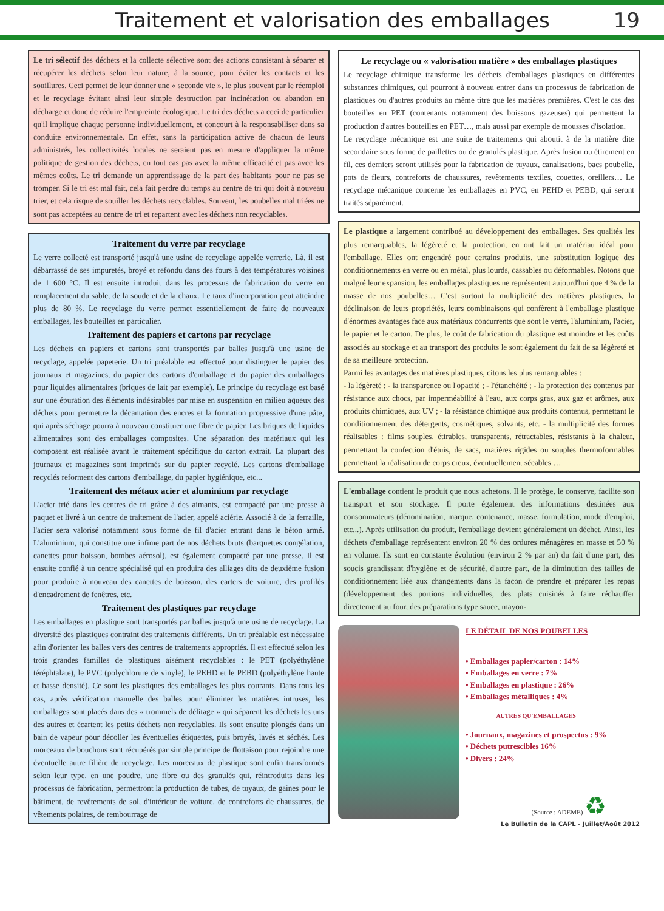Traitement et valorisation des emballages
19
Le tri sélectif des déchets et la collecte sélective sont des actions consistant à séparer et récupérer les déchets selon leur nature, à la source, pour éviter les contacts et les souillures. Ceci permet de leur donner une « seconde vie », le plus souvent par le réemploi et le recyclage évitant ainsi leur simple destruction par incinération ou abandon en décharge et donc de réduire l'empreinte écologique. Le tri des déchets a ceci de particulier qu'il implique chaque personne individuellement, et concourt à la responsabiliser dans sa conduite environnementale. En effet, sans la participation active de chacun de leurs administrés, les collectivités locales ne seraient pas en mesure d'appliquer la même politique de gestion des déchets, en tout cas pas avec la même efficacité et pas avec les mêmes coûts. Le tri demande un apprentissage de la part des habitants pour ne pas se tromper. Si le tri est mal fait, cela fait perdre du temps au centre de tri qui doit à nouveau trier, et cela risque de souiller les déchets recyclables. Souvent, les poubelles mal triées ne sont pas acceptées au centre de tri et repartent avec les déchets non recyclables.
Traitement du verre par recyclage
Le verre collecté est transporté jusqu'à une usine de recyclage appelée verrerie. Là, il est débarrassé de ses impuretés, broyé et refondu dans des fours à des températures voisines de 1 600 °C. Il est ensuite introduit dans les processus de fabrication du verre en remplacement du sable, de la soude et de la chaux. Le taux d'incorporation peut atteindre plus de 80 %. Le recyclage du verre permet essentiellement de faire de nouveaux emballages, les bouteilles en particulier.
Traitement des papiers et cartons par recyclage
Les déchets en papiers et cartons sont transportés par balles jusqu'à une usine de recyclage, appelée papeterie. Un tri préalable est effectué pour distinguer le papier des journaux et magazines, du papier des cartons d'emballage et du papier des emballages pour liquides alimentaires (briques de lait par exemple). Le principe du recyclage est basé sur une épuration des éléments indésirables par mise en suspension en milieu aqueux des déchets pour permettre la décantation des encres et la formation progressive d'une pâte, qui après séchage pourra à nouveau constituer une fibre de papier. Les briques de liquides alimentaires sont des emballages composites. Une séparation des matériaux qui les composent est réalisée avant le traitement spécifique du carton extrait. La plupart des journaux et magazines sont imprimés sur du papier recyclé. Les cartons d'emballage recyclés reforment des cartons d'emballage, du papier hygiénique, etc...
Traitement des métaux acier et aluminium par recyclage
L'acier trié dans les centres de tri grâce à des aimants, est compacté par une presse à paquet et livré à un centre de traitement de l'acier, appelé aciérie. Associé à de la ferraille, l'acier sera valorisé notamment sous forme de fil d'acier entrant dans le béton armé. L'aluminium, qui constitue une infime part de nos déchets bruts (barquettes congélation, canettes pour boisson, bombes aérosol), est également compacté par une presse. Il est ensuite confié à un centre spécialisé qui en produira des alliages dits de deuxième fusion pour produire à nouveau des canettes de boisson, des carters de voiture, des profilés d'encadrement de fenêtres, etc.
Traitement des plastiques par recyclage
Les emballages en plastique sont transportés par balles jusqu'à une usine de recyclage. La diversité des plastiques contraint des traitements différents. Un tri préalable est nécessaire afin d'orienter les balles vers des centres de traitements appropriés. Il est effectué selon les trois grandes familles de plastiques aisément recyclables : le PET (polyéthylène téréphtalate), le PVC (polychlorure de vinyle), le PEHD et le PEBD (polyéthylène haute et basse densité). Ce sont les plastiques des emballages les plus courants. Dans tous les cas, après vérification manuelle des balles pour éliminer les matières intruses, les emballages sont placés dans des « trommels de délitage » qui séparent les déchets les uns des autres et écartent les petits déchets non recyclables. Ils sont ensuite plongés dans un bain de vapeur pour décoller les éventuelles étiquettes, puis broyés, lavés et séchés. Les morceaux de bouchons sont récupérés par simple principe de flottaison pour rejoindre une éventuelle autre filière de recyclage. Les morceaux de plastique sont enfin transformés selon leur type, en une poudre, une fibre ou des granulés qui, réintroduits dans les processus de fabrication, permettront la production de tubes, de tuyaux, de gaines pour le bâtiment, de revêtements de sol, d'intérieur de voiture, de contreforts de chaussures, de vêtements polaires, de rembourrage de
Le recyclage ou « valorisation matière » des emballages plastiques
Le recyclage chimique transforme les déchets d'emballages plastiques en différentes substances chimiques, qui pourront à nouveau entrer dans un processus de fabrication de plastiques ou d'autres produits au même titre que les matières premières. C'est le cas des bouteilles en PET (contenants notamment des boissons gazeuses) qui permettent la production d'autres bouteilles en PET…, mais aussi par exemple de mousses d'isolation.
Le recyclage mécanique est une suite de traitements qui aboutit à de la matière dite secondaire sous forme de paillettes ou de granulés plastique. Après fusion ou étirement en fil, ces derniers seront utilisés pour la fabrication de tuyaux, canalisations, bacs poubelle, pots de fleurs, contreforts de chaussures, revêtements textiles, couettes, oreillers… Le recyclage mécanique concerne les emballages en PVC, en PEHD et PEBD, qui seront traités séparément.
Le plastique a largement contribué au développement des emballages. Ses qualités les plus remarquables, la légèreté et la protection, en ont fait un matériau idéal pour l'emballage. Elles ont engendré pour certains produits, une substitution logique des conditionnements en verre ou en métal, plus lourds, cassables ou déformables. Notons que malgré leur expansion, les emballages plastiques ne représentent aujourd'hui que 4 % de la masse de nos poubelles… C'est surtout la multiplicité des matières plastiques, la déclinaison de leurs propriétés, leurs combinaisons qui confèrent à l'emballage plastique d'énormes avantages face aux matériaux concurrents que sont le verre, l'aluminium, l'acier, le papier et le carton. De plus, le coût de fabrication du plastique est moindre et les coûts associés au stockage et au transport des produits le sont également du fait de sa légèreté et de sa meilleure protection.
Parmi les avantages des matières plastiques, citons les plus remarquables :
- la légèreté ; - la transparence ou l'opacité ; - l'étanchéité ; - la protection des contenus par résistance aux chocs, par imperméabilité à l'eau, aux corps gras, aux gaz et arômes, aux produits chimiques, aux UV ; - la résistance chimique aux produits contenus, permettant le conditionnement des détergents, cosmétiques, solvants, etc. - la multiplicité des formes réalisables : films souples, étirables, transparents, rétractables, résistants à la chaleur, permettant la confection d'étuis, de sacs, matières rigides ou souples thermoformables permettant la réalisation de corps creux, éventuellement sécables …
L'emballage contient le produit que nous achetons. Il le protège, le conserve, facilite son transport et son stockage. Il porte également des informations destinées aux consommateurs (dénomination, marque, contenance, masse, formulation, mode d'emploi, etc...). Après utilisation du produit, l'emballage devient généralement un déchet. Ainsi, les déchets d'emballage représentent environ 20 % des ordures ménagères en masse et 50 % en volume. Ils sont en constante évolution (environ 2 % par an) du fait d'une part, des soucis grandissant d'hygiène et de sécurité, d'autre part, de la diminution des tailles de conditionnement liée aux changements dans la façon de prendre et préparer les repas (développement des portions individuelles, des plats cuisinés à faire réchauffer directement au four, des préparations type sauce, mayon-
LE DÉTAIL DE NOS POUBELLES
• Emballages papier/carton : 14%
• Emballages en verre : 7%
• Emballages en plastique : 26%
• Emballages métalliques : 4%
AUTRES QU'EMBALLAGES
• Journaux, magazines et prospectus : 9%
• Déchets putrescibles 16%
• Divers : 24%
(Source : ADEME) ♻
Le Bulletin de la CAPL - Juillet/Août 2012